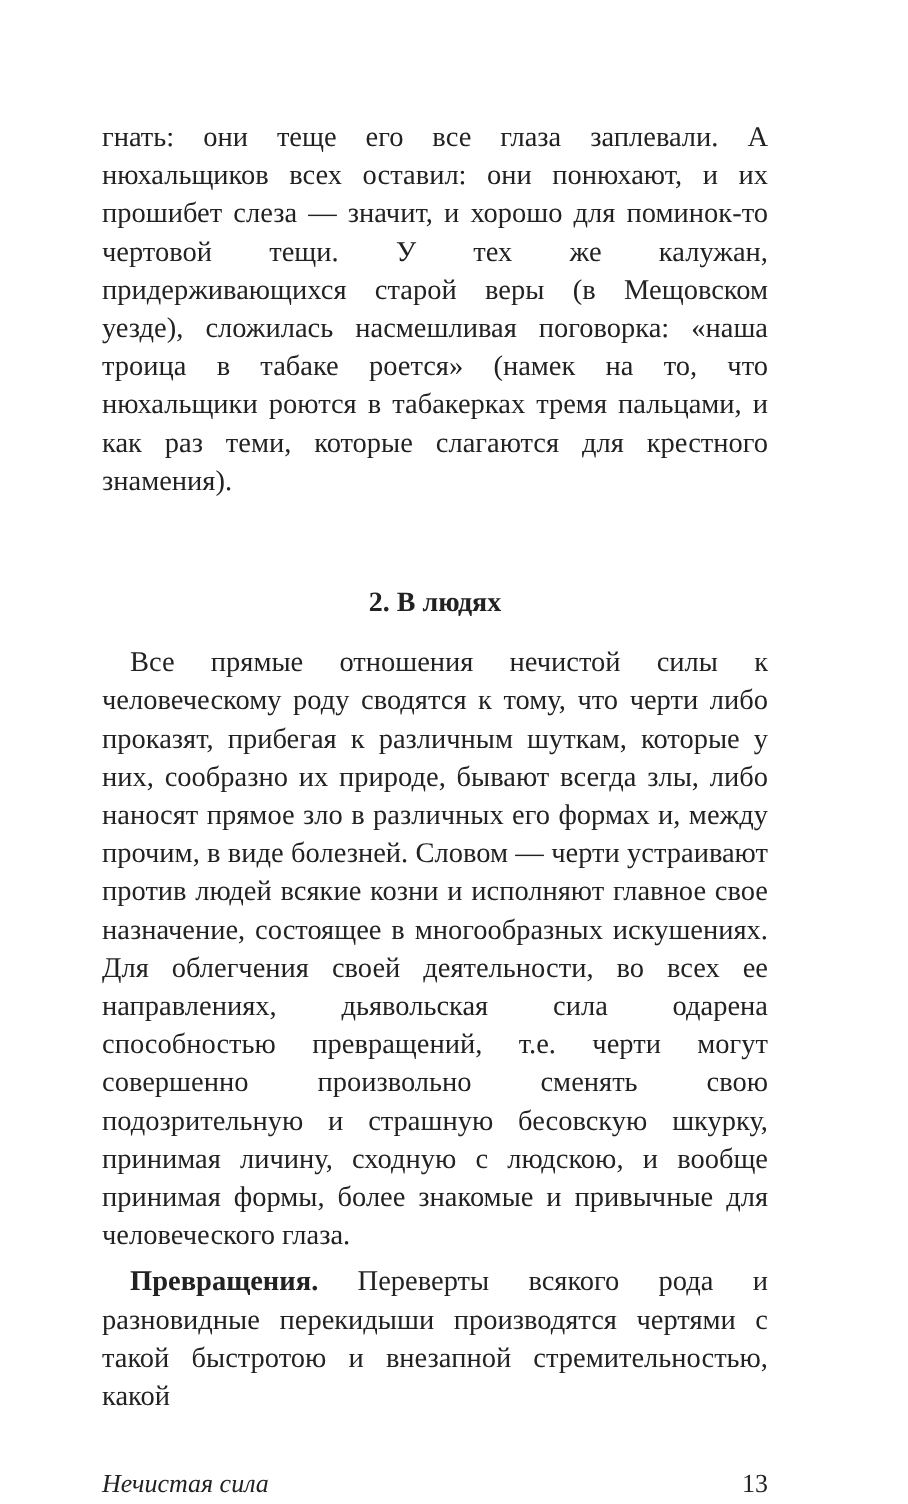гнать: они теще его все глаза заплевали. А нюхальщиков всех оставил: они понюхают, и их прошибет слеза — значит, и хорошо для поминок-то чертовой тещи. У тех же калужан, придерживающихся старой веры (в Мещовском уезде), сложилась насмешливая поговорка: «наша троица в табаке роется» (намек на то, что нюхальщики роются в табакерках тремя пальцами, и как раз теми, которые слагаются для крестного знамения).
2. В людях
Все прямые отношения нечистой силы к человеческому роду сводятся к тому, что черти либо проказят, прибегая к различным шуткам, которые у них, сообразно их природе, бывают всегда злы, либо наносят прямое зло в различных его формах и, между прочим, в виде болезней. Словом — черти устраивают против людей всякие козни и исполняют главное свое назначение, состоящее в многообразных искушениях. Для облегчения своей деятельности, во всех ее направлениях, дьявольская сила одарена способностью превращений, т.е. черти могут совершенно произвольно сменять свою подозрительную и страшную бесовскую шкурку, принимая личину, сходную с людскою, и вообще принимая формы, более знакомые и привычные для человеческого глаза.
Превращения. Переверты всякого рода и разновидные перекидыши производятся чертями с такой быстротою и внезапной стремительностью, какой
Нечистая сила 13